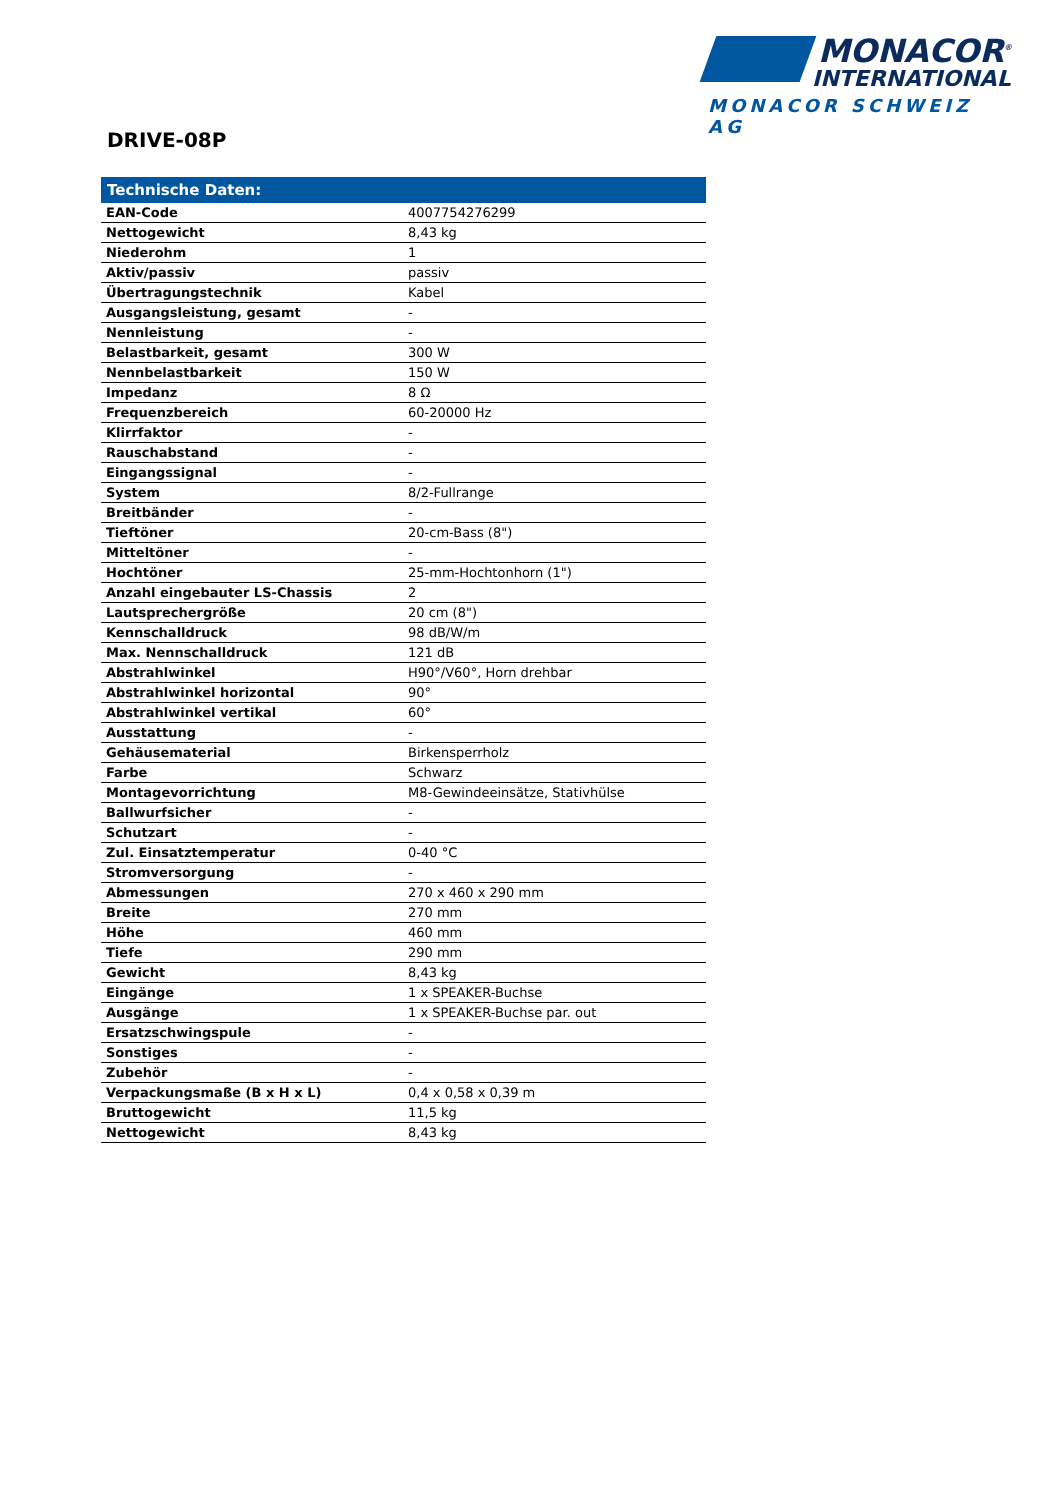MONACOR<sup>®</sup>
INTERNATIONAL
MONACOR SCHWEIZ AG
DRIVE-08P
| Technische Daten: | |
| --- | --- |
| EAN-Code | 4007754276299 |
| Nettogewicht | 8,43 kg |
| Niederohm | 1 |
| Aktiv/passiv | passiv |
| Übertragungstechnik | Kabel |
| Ausgangsleistung, gesamt | - |
| Nennleistung | - |
| Belastbarkeit, gesamt | 300 W |
| Nennbelastbarkeit | 150 W |
| Impedanz | 8 Ω |
| Frequenzbereich | 60-20000 Hz |
| Klirrfaktor | - |
| Rauschabstand | - |
| Eingangssignal | - |
| System | 8/2-Fullrange |
| Breitbänder | - |
| Tieftöner | 20-cm-Bass (8") |
| Mitteltöner | - |
| Hochtöner | 25-mm-Hochtonhorn (1") |
| Anzahl eingebauter LS-Chassis | 2 |
| Lautsprechergröße | 20 cm (8") |
| Kennschalldruck | 98 dB/W/m |
| Max. Nennschalldruck | 121 dB |
| Abstrahlwinkel | H90°/V60°, Horn drehbar |
| Abstrahlwinkel horizontal | 90° |
| Abstrahlwinkel vertikal | 60° |
| Ausstattung | - |
| Gehäusematerial | Birkensperrholz |
| Farbe | Schwarz |
| Montagevorrichtung | M8-Gewindeeinsätze, Stativhülse |
| Ballwurfsicher | - |
| Schutzart | - |
| Zul. Einsatztemperatur | 0-40 °C |
| Stromversorgung | - |
| Abmessungen | 270 x 460 x 290 mm |
| Breite | 270 mm |
| Höhe | 460 mm |
| Tiefe | 290 mm |
| Gewicht | 8,43 kg |
| Eingänge | 1 x SPEAKER-Buchse |
| Ausgänge | 1 x SPEAKER-Buchse par. out |
| Ersatzschwingspule | - |
| Sonstiges | - |
| Zubehör | - |
| Verpackungsmaße (B x H x L) | 0,4 x 0,58 x 0,39 m |
| Bruttogewicht | 11,5 kg |
| Nettogewicht | 8,43 kg |